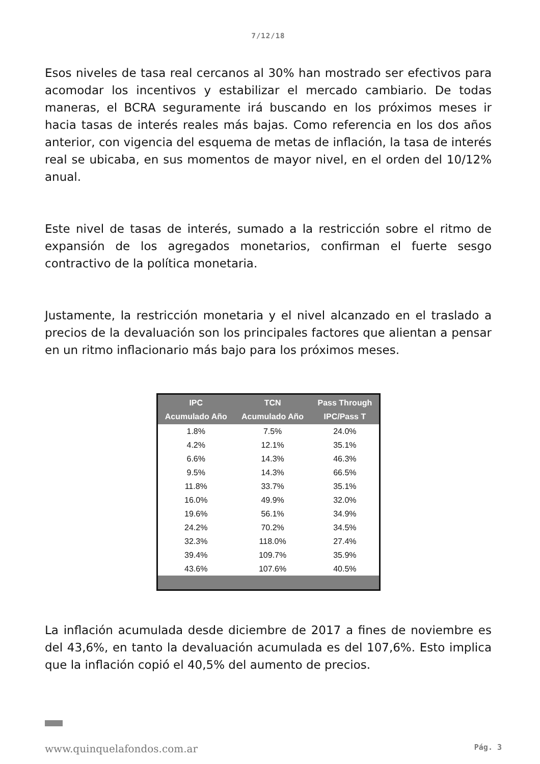7/12/18
Esos niveles de tasa real cercanos al 30% han mostrado ser efectivos para acomodar los incentivos y estabilizar el mercado cambiario. De todas maneras, el BCRA seguramente irá buscando en los próximos meses ir hacia tasas de interés reales más bajas. Como referencia en los dos años anterior, con vigencia del esquema de metas de inflación, la tasa de interés real se ubicaba, en sus momentos de mayor nivel, en el orden del 10/12% anual.
Este nivel de tasas de interés, sumado a la restricción sobre el ritmo de expansión de los agregados monetarios, confirman el fuerte sesgo contractivo de la política monetaria.
Justamente, la restricción monetaria y el nivel alcanzado en el traslado a precios de la devaluación son los principales factores que alientan a pensar en un ritmo inflacionario más bajo para los próximos meses.
| IPC Acumulado Año | TCN Acumulado Año | Pass Through IPC/Pass T |
| --- | --- | --- |
| 1.8% | 7.5% | 24.0% |
| 4.2% | 12.1% | 35.1% |
| 6.6% | 14.3% | 46.3% |
| 9.5% | 14.3% | 66.5% |
| 11.8% | 33.7% | 35.1% |
| 16.0% | 49.9% | 32.0% |
| 19.6% | 56.1% | 34.9% |
| 24.2% | 70.2% | 34.5% |
| 32.3% | 118.0% | 27.4% |
| 39.4% | 109.7% | 35.9% |
| 43.6% | 107.6% | 40.5% |
La inflación acumulada desde diciembre de 2017 a fines de noviembre es del 43,6%, en tanto la devaluación acumulada es del 107,6%. Esto implica que la inflación copió el 40,5% del aumento de precios.
www.quinquelafondos.com.ar Pág. 3